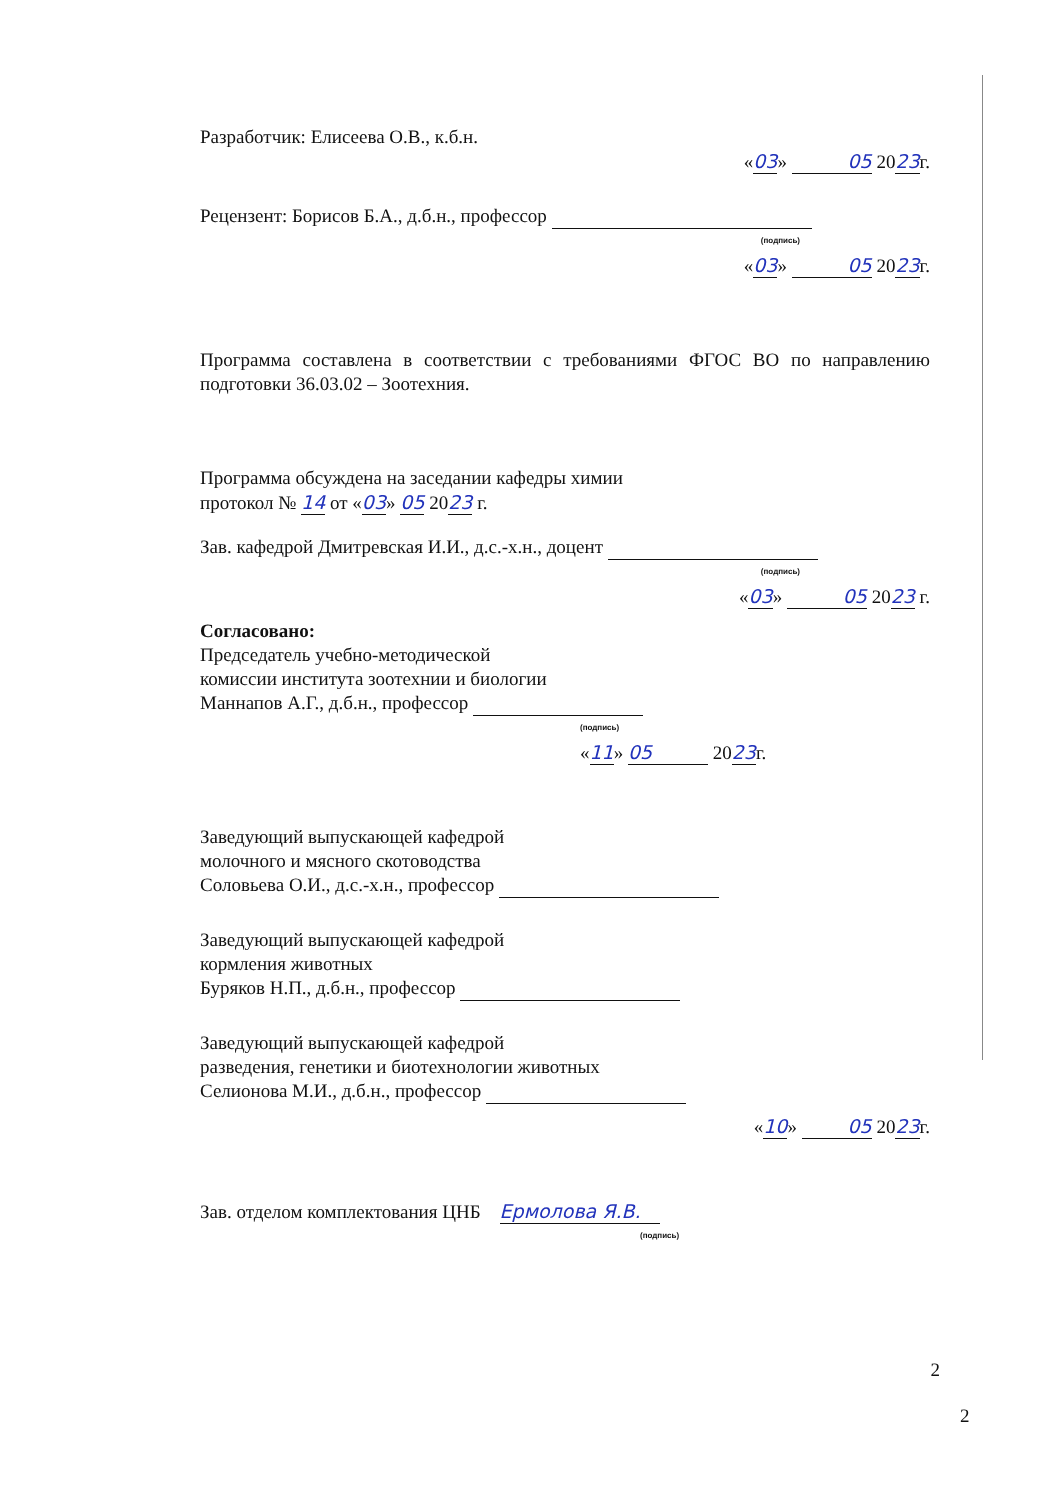Разработчик: Елисеева О.В., к.б.н.
«03» 05 2023г.
Рецензент: Борисов Б.А., д.б.н., профессор
(подпись)
«03» 05 2023г.
Программа составлена в соответствии с требованиями ФГОС ВО по направлению подготовки 36.03.02 – Зоотехния.
Программа обсуждена на заседании кафедры химии
протокол № 14 от «03» 05 2023 г.
Зав. кафедрой Дмитревская И.И., д.с.-х.н., доцент
(подпись)
«03» 05 2023 г.
Согласовано:
Председатель учебно-методической
комиссии института зоотехнии и биологии
Маннапов А.Г., д.б.н., профессор
(подпись)
«11» 05 2023г.
Заведующий выпускающей кафедрой
молочного и мясного скотоводства
Соловьева О.И., д.с.-х.н., профессор
Заведующий выпускающей кафедрой
кормления животных
Буряков Н.П., д.б.н., профессор
Заведующий выпускающей кафедрой
разведения, генетики и биотехнологии животных
Селионова М.И., д.б.н., профессор
«10» 05 2023г.
Зав. отделом комплектования ЦНБ Ермолова Я.В.
(подпись)
2
2